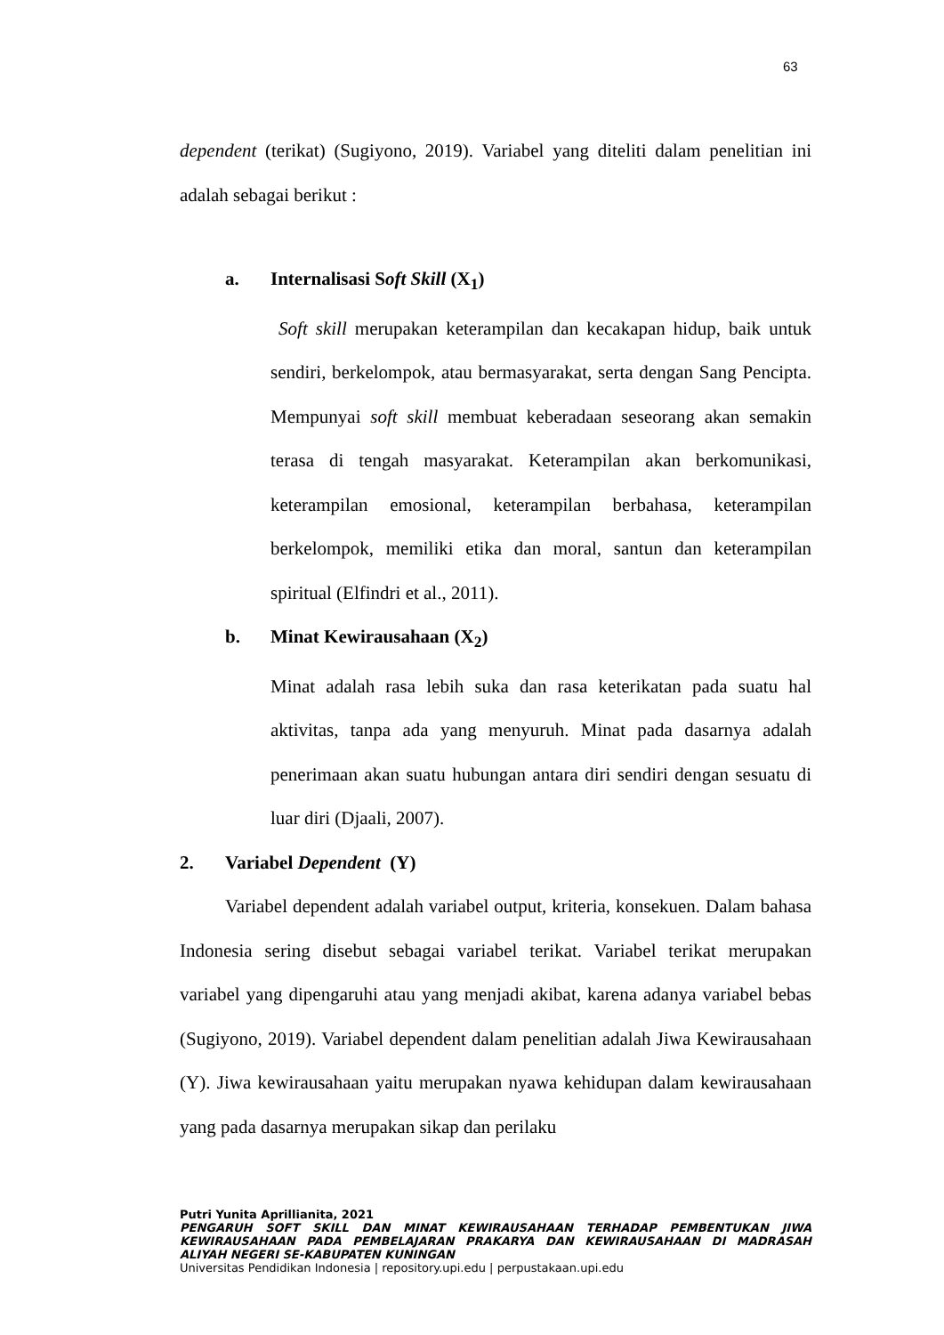63
dependent (terikat) (Sugiyono, 2019). Variabel yang diteliti dalam penelitian ini adalah sebagai berikut :
a. Internalisasi Soft Skill (X<sub>1</sub>)
Soft skill merupakan keterampilan dan kecakapan hidup, baik untuk sendiri, berkelompok, atau bermasyarakat, serta dengan Sang Pencipta. Mempunyai soft skill membuat keberadaan seseorang akan semakin terasa di tengah masyarakat. Keterampilan akan berkomunikasi, keterampilan emosional, keterampilan berbahasa, keterampilan berkelompok, memiliki etika dan moral, santun dan keterampilan spiritual (Elfindri et al., 2011).
b. Minat Kewirausahaan (X<sub>2</sub>)
Minat adalah rasa lebih suka dan rasa keterikatan pada suatu hal aktivitas, tanpa ada yang menyuruh. Minat pada dasarnya adalah penerimaan akan suatu hubungan antara diri sendiri dengan sesuatu di luar diri (Djaali, 2007).
2. Variabel Dependent (Y)
Variabel dependent adalah variabel output, kriteria, konsekuen. Dalam bahasa Indonesia sering disebut sebagai variabel terikat. Variabel terikat merupakan variabel yang dipengaruhi atau yang menjadi akibat, karena adanya variabel bebas (Sugiyono, 2019). Variabel dependent dalam penelitian adalah Jiwa Kewirausahaan (Y). Jiwa kewirausahaan yaitu merupakan nyawa kehidupan dalam kewirausahaan yang pada dasarnya merupakan sikap dan perilaku
Putri Yunita Aprillianita, 2021
PENGARUH SOFT SKILL DAN MINAT KEWIRAUSAHAAN TERHADAP PEMBENTUKAN JIWA KEWIRAUSAHAAN PADA PEMBELAJARAN PRAKARYA DAN KEWIRAUSAHAAN DI MADRASAH ALIYAH NEGERI SE-KABUPATEN KUNINGAN
Universitas Pendidikan Indonesia | repository.upi.edu | perpustakaan.upi.edu